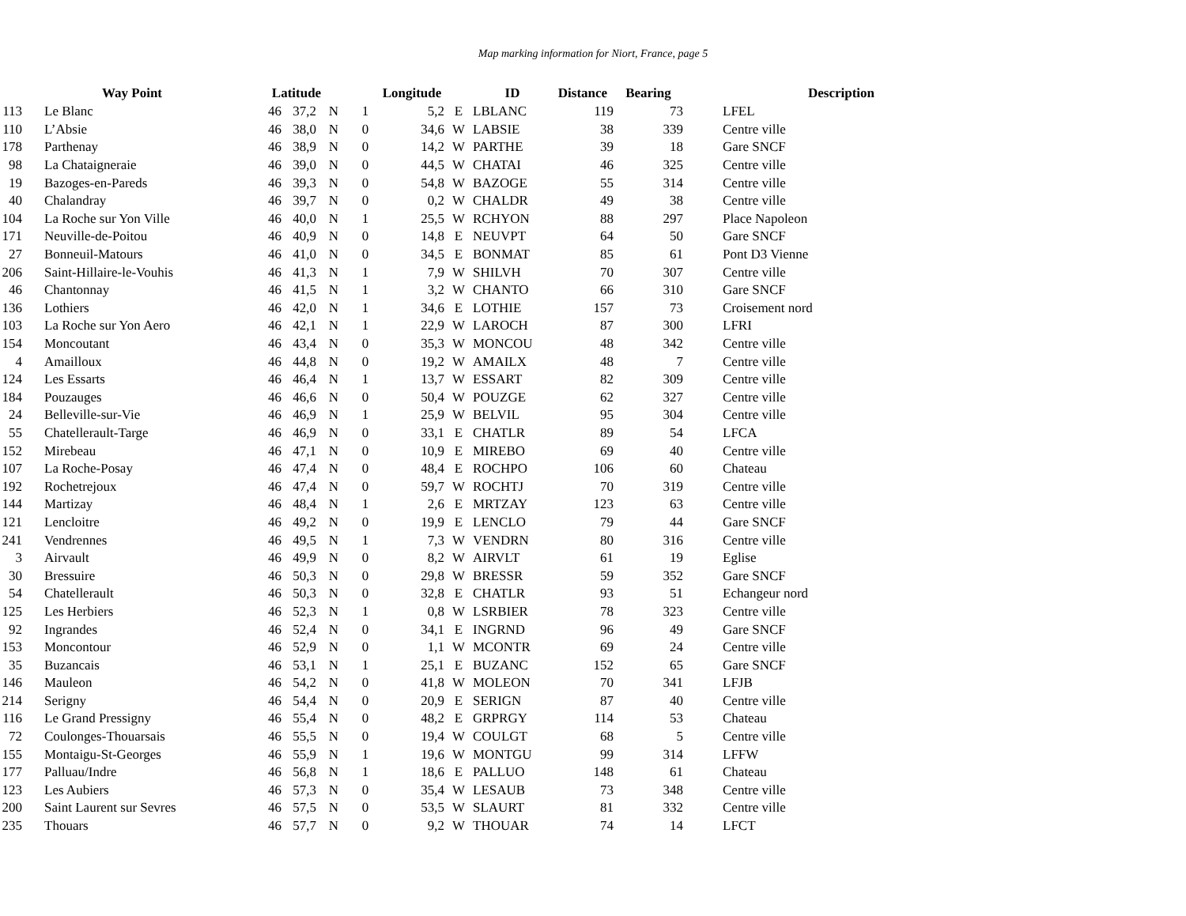Map marking information for Niort, France, page 5
| | Way Point | | Latitude | | | Longitude | | | ID | Distance | Bearing | | Description |
| --- | --- | --- | --- | --- | --- | --- | --- | --- | --- | --- | --- | --- | --- |
| 113 | | Le Blanc | 46 | 37,2 | N | 1 | 5,2 | E | LBLANC | 119 | 73 | | LFEL |
| 110 | | L’Absie | 46 | 38,0 | N | 0 | 34,6 | W | LABSIE | 38 | 339 | | Centre ville |
| 178 | | Parthenay | 46 | 38,9 | N | 0 | 14,2 | W | PARTHE | 39 | 18 | | Gare SNCF |
| 98 | | La Chataigneraie | 46 | 39,0 | N | 0 | 44,5 | W | CHATAI | 46 | 325 | | Centre ville |
| 19 | | Bazoges-en-Pareds | 46 | 39,3 | N | 0 | 54,8 | W | BAZOGE | 55 | 314 | | Centre ville |
| 40 | | Chalandray | 46 | 39,7 | N | 0 | 0,2 | W | CHALDR | 49 | 38 | | Centre ville |
| 104 | | La Roche sur Yon Ville | 46 | 40,0 | N | 1 | 25,5 | W | RCHYON | 88 | 297 | | Place Napoleon |
| 171 | | Neuville-de-Poitou | 46 | 40,9 | N | 0 | 14,8 | E | NEUVPT | 64 | 50 | | Gare SNCF |
| 27 | | Bonneuil-Matours | 46 | 41,0 | N | 0 | 34,5 | E | BONMAT | 85 | 61 | | Pont D3 Vienne |
| 206 | | Saint-Hillaire-le-Vouhis | 46 | 41,3 | N | 1 | 7,9 | W | SHILVH | 70 | 307 | | Centre ville |
| 46 | | Chantonnay | 46 | 41,5 | N | 1 | 3,2 | W | CHANTO | 66 | 310 | | Gare SNCF |
| 136 | | Lothiers | 46 | 42,0 | N | 1 | 34,6 | E | LOTHIE | 157 | 73 | | Croisement nord |
| 103 | | La Roche sur Yon Aero | 46 | 42,1 | N | 1 | 22,9 | W | LAROCH | 87 | 300 | | LFRI |
| 154 | | Moncoutant | 46 | 43,4 | N | 0 | 35,3 | W | MONCOU | 48 | 342 | | Centre ville |
| 4 | | Amailloux | 46 | 44,8 | N | 0 | 19,2 | W | AMAILX | 48 | 7 | | Centre ville |
| 124 | | Les Essarts | 46 | 46,4 | N | 1 | 13,7 | W | ESSART | 82 | 309 | | Centre ville |
| 184 | | Pouzauges | 46 | 46,6 | N | 0 | 50,4 | W | POUZGE | 62 | 327 | | Centre ville |
| 24 | | Belleville-sur-Vie | 46 | 46,9 | N | 1 | 25,9 | W | BELVIL | 95 | 304 | | Centre ville |
| 55 | | Chatellerault-Targe | 46 | 46,9 | N | 0 | 33,1 | E | CHATLR | 89 | 54 | | LFCA |
| 152 | | Mirebeau | 46 | 47,1 | N | 0 | 10,9 | E | MIREBO | 69 | 40 | | Centre ville |
| 107 | | La Roche-Posay | 46 | 47,4 | N | 0 | 48,4 | E | ROCHPO | 106 | 60 | | Chateau |
| 192 | | Rochetrejoux | 46 | 47,4 | N | 0 | 59,7 | W | ROCHTJ | 70 | 319 | | Centre ville |
| 144 | | Martizay | 46 | 48,4 | N | 1 | 2,6 | E | MRTZAY | 123 | 63 | | Centre ville |
| 121 | | Lencloitre | 46 | 49,2 | N | 0 | 19,9 | E | LENCLO | 79 | 44 | | Gare SNCF |
| 241 | | Vendrennes | 46 | 49,5 | N | 1 | 7,3 | W | VENDRN | 80 | 316 | | Centre ville |
| 3 | | Airvault | 46 | 49,9 | N | 0 | 8,2 | W | AIRVLT | 61 | 19 | | Eglise |
| 30 | | Bressuire | 46 | 50,3 | N | 0 | 29,8 | W | BRESSR | 59 | 352 | | Gare SNCF |
| 54 | | Chatellerault | 46 | 50,3 | N | 0 | 32,8 | E | CHATLR | 93 | 51 | | Echangeur nord |
| 125 | | Les Herbiers | 46 | 52,3 | N | 1 | 0,8 | W | LSRBIER | 78 | 323 | | Centre ville |
| 92 | | Ingrandes | 46 | 52,4 | N | 0 | 34,1 | E | INGRND | 96 | 49 | | Gare SNCF |
| 153 | | Moncontour | 46 | 52,9 | N | 0 | 1,1 | W | MCONTR | 69 | 24 | | Centre ville |
| 35 | | Buzancais | 46 | 53,1 | N | 1 | 25,1 | E | BUZANC | 152 | 65 | | Gare SNCF |
| 146 | | Mauleon | 46 | 54,2 | N | 0 | 41,8 | W | MOLEON | 70 | 341 | | LFJB |
| 214 | | Serigny | 46 | 54,4 | N | 0 | 20,9 | E | SERIGN | 87 | 40 | | Centre ville |
| 116 | | Le Grand Pressigny | 46 | 55,4 | N | 0 | 48,2 | E | GRPRGY | 114 | 53 | | Chateau |
| 72 | | Coulonges-Thouarsais | 46 | 55,5 | N | 0 | 19,4 | W | COULGT | 68 | 5 | | Centre ville |
| 155 | | Montaigu-St-Georges | 46 | 55,9 | N | 1 | 19,6 | W | MONTGU | 99 | 314 | | LFFW |
| 177 | | Palluau/Indre | 46 | 56,8 | N | 1 | 18,6 | E | PALLUO | 148 | 61 | | Chateau |
| 123 | | Les Aubiers | 46 | 57,3 | N | 0 | 35,4 | W | LESAUB | 73 | 348 | | Centre ville |
| 200 | | Saint Laurent sur Sevres | 46 | 57,5 | N | 0 | 53,5 | W | SLAURT | 81 | 332 | | Centre ville |
| 235 | | Thouars | 46 | 57,7 | N | 0 | 9,2 | W | THOUAR | 74 | 14 | | LFCT |